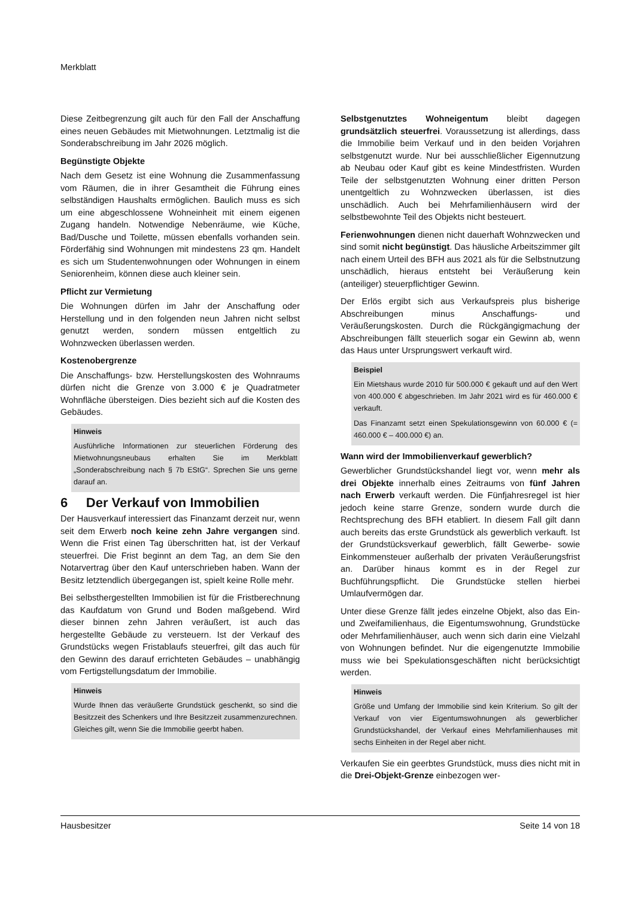Merkblatt
Diese Zeitbegrenzung gilt auch für den Fall der Anschaffung eines neuen Gebäudes mit Mietwohnungen. Letztmalig ist die Sonderabschreibung im Jahr 2026 möglich.
Begünstigte Objekte
Nach dem Gesetz ist eine Wohnung die Zusammenfassung vom Räumen, die in ihrer Gesamtheit die Führung eines selbständigen Haushalts ermöglichen. Baulich muss es sich um eine abgeschlossene Wohneinheit mit einem eigenen Zugang handeln. Notwendige Nebenräume, wie Küche, Bad/Dusche und Toilette, müssen ebenfalls vorhanden sein. Förderfähig sind Wohnungen mit mindestens 23 qm. Handelt es sich um Studentenwohnungen oder Wohnungen in einem Seniorenheim, können diese auch kleiner sein.
Pflicht zur Vermietung
Die Wohnungen dürfen im Jahr der Anschaffung oder Herstellung und in den folgenden neun Jahren nicht selbst genutzt werden, sondern müssen entgeltlich zu Wohnzwecken überlassen werden.
Kostenobergrenze
Die Anschaffungs- bzw. Herstellungskosten des Wohnraums dürfen nicht die Grenze von 3.000 € je Quadratmeter Wohnfläche übersteigen. Dies bezieht sich auf die Kosten des Gebäudes.
Hinweis
Ausführliche Informationen zur steuerlichen Förderung des Mietwohnungsneubaus erhalten Sie im Merkblatt „Sonderabschreibung nach § 7b EStG“. Sprechen Sie uns gerne darauf an.
6 Der Verkauf von Immobilien
Der Hausverkauf interessiert das Finanzamt derzeit nur, wenn seit dem Erwerb noch keine zehn Jahre vergangen sind. Wenn die Frist einen Tag überschritten hat, ist der Verkauf steuerfrei. Die Frist beginnt an dem Tag, an dem Sie den Notarvertrag über den Kauf unterschrieben haben. Wann der Besitz letztendlich übergegangen ist, spielt keine Rolle mehr.
Bei selbsthergestellten Immobilien ist für die Fristberechnung das Kaufdatum von Grund und Boden maßgebend. Wird dieser binnen zehn Jahren veräußert, ist auch das hergestellte Gebäude zu versteuern. Ist der Verkauf des Grundstücks wegen Fristablaufs steuerfrei, gilt das auch für den Gewinn des darauf errichteten Gebäudes – unabhängig vom Fertigstellungsdatum der Immobilie.
Hinweis
Wurde Ihnen das veräußerte Grundstück geschenkt, so sind die Besitzzeit des Schenkers und Ihre Besitzzeit zusammenzurechnen. Gleiches gilt, wenn Sie die Immobilie geerbt haben.
Selbstgenutztes Wohneigentum bleibt dagegen grundsätzlich steuerfrei. Voraussetzung ist allerdings, dass die Immobilie beim Verkauf und in den beiden Vorjahren selbstgenutzt wurde. Nur bei ausschließlicher Eigennutzung ab Neubau oder Kauf gibt es keine Mindestfristen. Wurden Teile der selbstgenutzten Wohnung einer dritten Person unentgeltlich zu Wohnzwecken überlassen, ist dies unschädlich. Auch bei Mehrfamilienhäusern wird der selbstbewohnte Teil des Objekts nicht besteuert.
Ferienwohnungen dienen nicht dauerhaft Wohnzwecken und sind somit nicht begünstigt. Das häusliche Arbeitszimmer gilt nach einem Urteil des BFH aus 2021 als für die Selbstnutzung unschädlich, hieraus entsteht bei Veräußerung kein (anteiliger) steuerpflichtiger Gewinn.
Der Erlös ergibt sich aus Verkaufspreis plus bisherige Abschreibungen minus Anschaffungs- und Veräußerungskosten. Durch die Rückgängigmachung der Abschreibungen fällt steuerlich sogar ein Gewinn ab, wenn das Haus unter Ursprungswert verkauft wird.
Beispiel
Ein Mietshaus wurde 2010 für 500.000 € gekauft und auf den Wert von 400.000 € abgeschrieben. Im Jahr 2021 wird es für 460.000 € verkauft.
Das Finanzamt setzt einen Spekulationsgewinn von 60.000 € (= 460.000 € – 400.000 €) an.
Wann wird der Immobilienverkauf gewerblich?
Gewerblicher Grundstückshandel liegt vor, wenn mehr als drei Objekte innerhalb eines Zeitraums von fünf Jahren nach Erwerb verkauft werden. Die Fünfjahresregel ist hier jedoch keine starre Grenze, sondern wurde durch die Rechtsprechung des BFH etabliert. In diesem Fall gilt dann auch bereits das erste Grundstück als gewerblich verkauft. Ist der Grundstücksverkauf gewerblich, fällt Gewerbe- sowie Einkommensteuer außerhalb der privaten Veräußerungsfrist an. Darüber hinaus kommt es in der Regel zur Buchführungspflicht. Die Grundstücke stellen hierbei Umlaufvermögen dar.
Unter diese Grenze fällt jedes einzelne Objekt, also das Ein- und Zweifamilienhaus, die Eigentumswohnung, Grundstücke oder Mehrfamilienhäuser, auch wenn sich darin eine Vielzahl von Wohnungen befindet. Nur die eigengenutzte Immobilie muss wie bei Spekulationsgeschäften nicht berücksichtigt werden.
Hinweis
Größe und Umfang der Immobilie sind kein Kriterium. So gilt der Verkauf von vier Eigentumswohnungen als gewerblicher Grundstückshandel, der Verkauf eines Mehrfamilienhauses mit sechs Einheiten in der Regel aber nicht.
Verkaufen Sie ein geerbtes Grundstück, muss dies nicht mit in die Drei-Objekt-Grenze einbezogen wer-
Hausbesitzer Seite 14 von 18